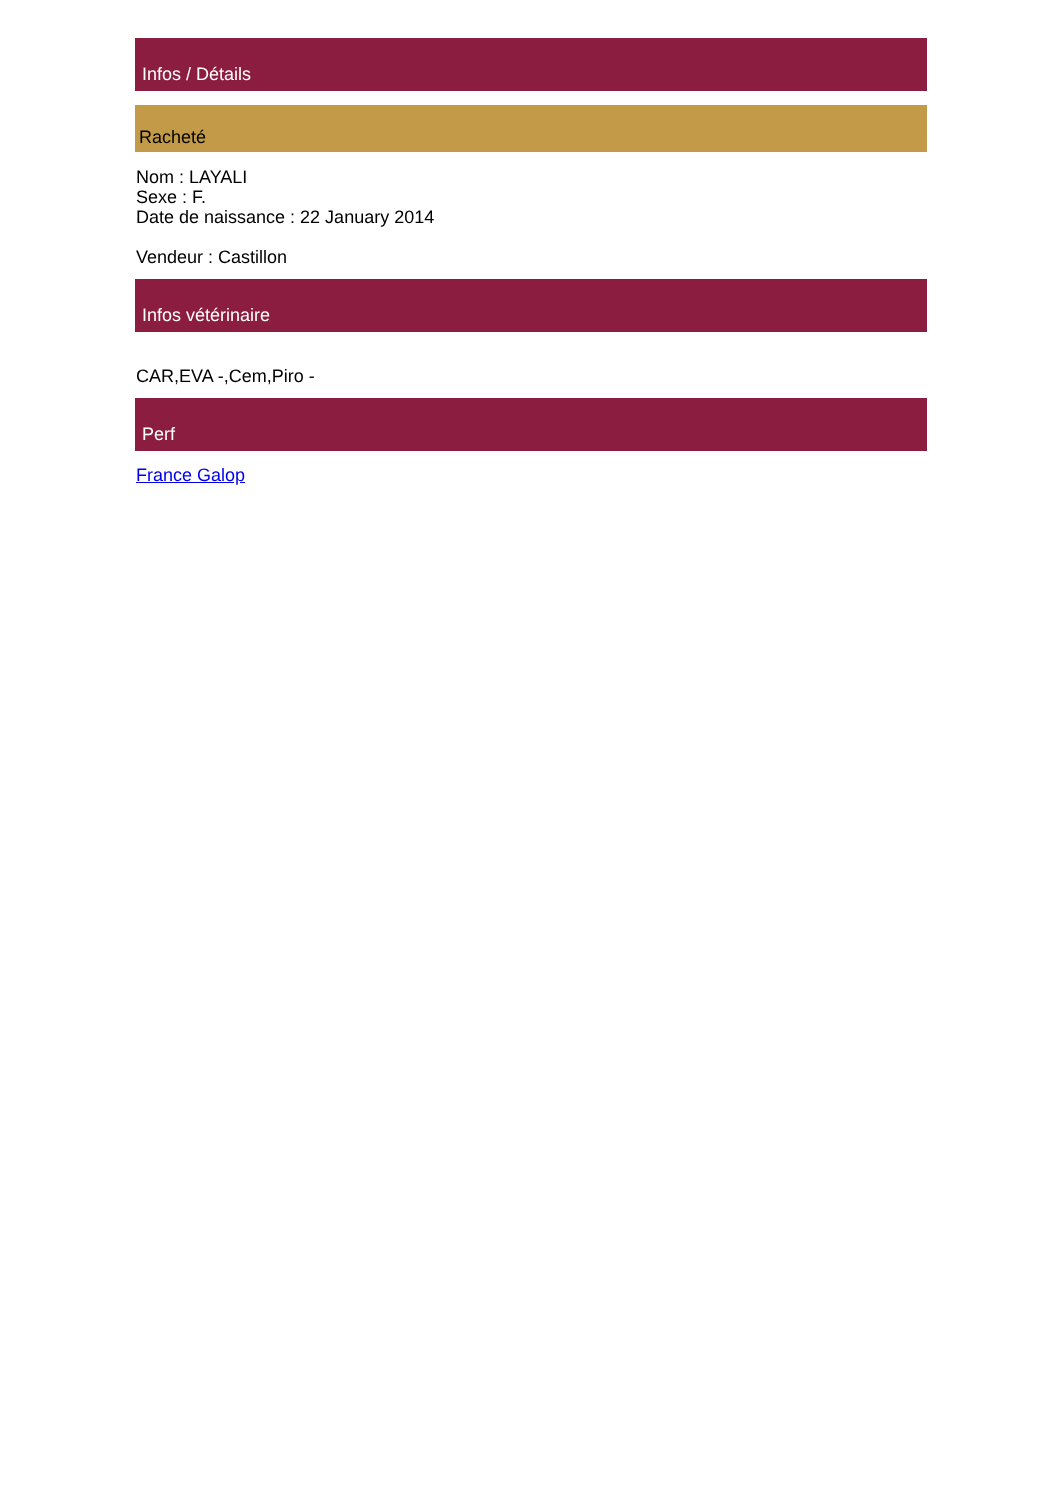Infos / Détails
Racheté
Nom : LAYALI
Sexe : F.
Date de naissance : 22 January 2014
Vendeur : Castillon
Infos vétérinaire
CAR,EVA -,Cem,Piro -
Perf
France Galop